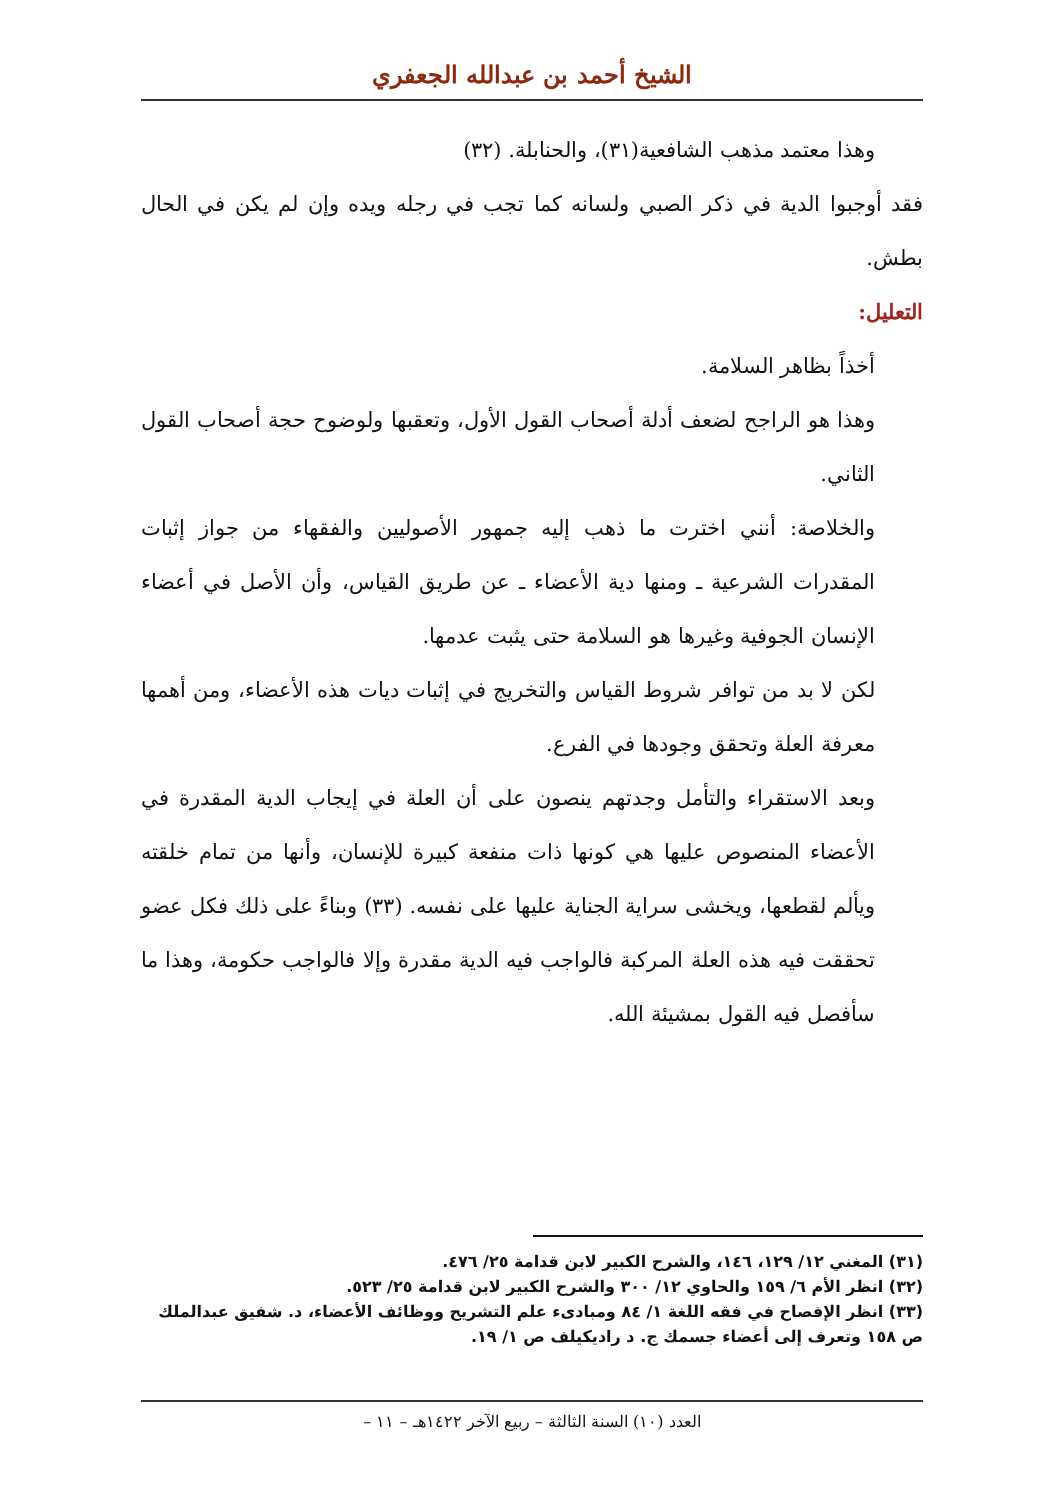الشيخ أحمد بن عبدالله الجعفري
وهذا معتمد مذهب الشافعية(٣١)، والحنابلة. (٣٢)
فقد أوجبوا الدية في ذكر الصبي ولسانه كما تجب في رجله ويده وإن لم يكن في الحال بطش.
التعليل:
أخذاً بظاهر السلامة.
وهذا هو الراجح لضعف أدلة أصحاب القول الأول، وتعقبها ولوضوح حجة أصحاب القول الثاني.
والخلاصة: أنني اخترت ما ذهب إليه جمهور الأصوليين والفقهاء من جواز إثبات المقدرات الشرعية ـ ومنها دية الأعضاء ـ عن طريق القياس، وأن الأصل في أعضاء الإنسان الجوفية وغيرها هو السلامة حتى يثبت عدمها.
لكن لا بد من توافر شروط القياس والتخريج في إثبات ديات هذه الأعضاء، ومن أهمها معرفة العلة وتحقق وجودها في الفرع.
وبعد الاستقراء والتأمل وجدتهم ينصون على أن العلة في إيجاب الدية المقدرة في الأعضاء المنصوص عليها هي كونها ذات منفعة كبيرة للإنسان، وأنها من تمام خلقته ويألم لقطعها، ويخشى سراية الجناية عليها على نفسه. (٣٣) وبناءً على ذلك فكل عضو تحققت فيه هذه العلة المركبة فالواجب فيه الدية مقدرة وإلا فالواجب حكومة، وهذا ما سأفصل فيه القول بمشيئة الله.
(٣١) المغني ١٢/ ١٢٩، ١٤٦، والشرح الكبير لابن قدامة ٢٥/ ٤٧٦.
(٣٢) انظر الأم ٦/ ١٥٩ والحاوي ١٢/ ٣٠٠ والشرح الكبير لابن قدامة ٢٥/ ٥٢٣.
(٣٣) انظر الإفصاح في فقه اللغة ١/ ٨٤ ومبادىء علم التشريح ووظائف الأعضاء، د. شفيق عبدالملك ص ١٥٨ وتعرف إلى أعضاء جسمك ج. د راديكيلف ص ١/ ١٩.
العدد (١٠) السنة الثالثة – ربيع الآخر ١٤٢٢هـ – ١١ –